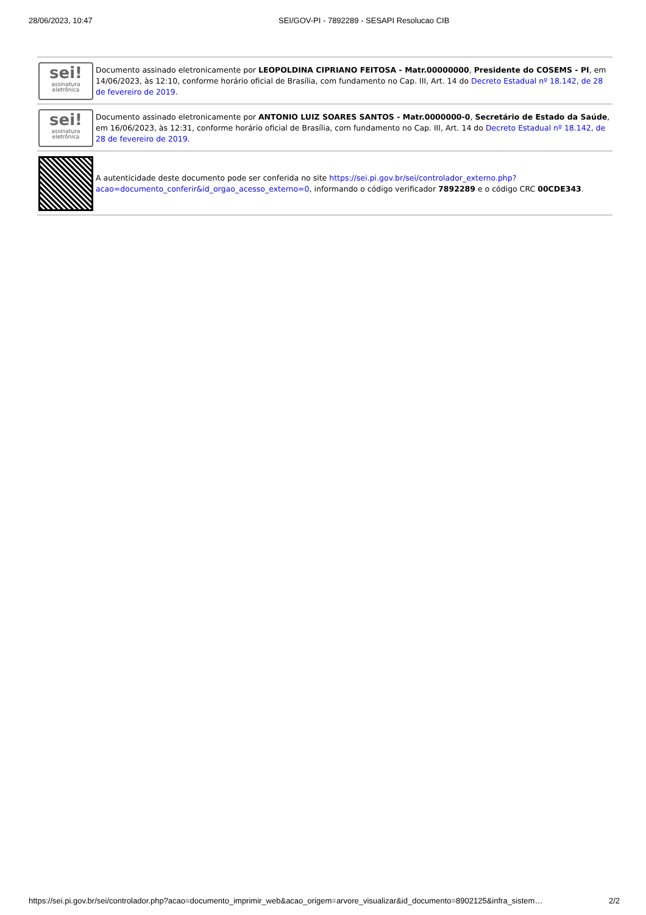28/06/2023, 10:47 SEI/GOV-PI - 7892289 - SESAPI Resolucao CIB
sei!
assinatura
eletrônica
Documento assinado eletronicamente por LEOPOLDINA CIPRIANO FEITOSA - Matr.00000000, Presidente do COSEMS - PI, em 14/06/2023, às 12:10, conforme horário oficial de Brasília, com fundamento no Cap. III, Art. 14 do Decreto Estadual nº 18.142, de 28 de fevereiro de 2019.
sei!
assinatura
eletrônica
Documento assinado eletronicamente por ANTONIO LUIZ SOARES SANTOS - Matr.0000000-0, Secretário de Estado da Saúde, em 16/06/2023, às 12:31, conforme horário oficial de Brasília, com fundamento no Cap. III, Art. 14 do Decreto Estadual nº 18.142, de 28 de fevereiro de 2019.
A autenticidade deste documento pode ser conferida no site https://sei.pi.gov.br/sei/controlador_externo.php?acao=documento_conferir&id_orgao_acesso_externo=0, informando o código verificador 7892289 e o código CRC 00CDE343.
https://sei.pi.gov.br/sei/controlador.php?acao=documento_imprimir_web&acao_origem=arvore_visualizar&id_documento=8902125&infra_sistem… 2/2